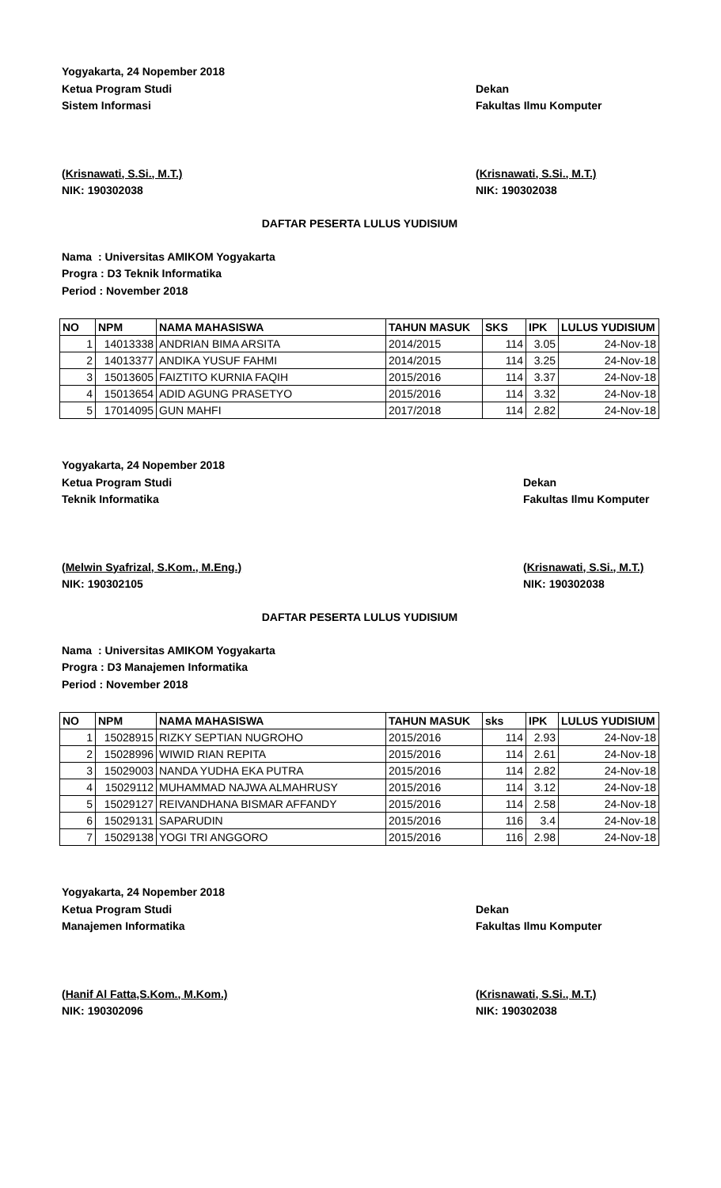Yogyakarta, 24 Nopember 2018
Ketua Program Studi
Sistem Informasi
Dekan
Fakultas Ilmu Komputer
(Krisnawati, S.Si., M.T.)
NIK: 190302038
(Krisnawati, S.Si., M.T.)
NIK: 190302038
DAFTAR PESERTA LULUS YUDISIUM
Nama : Universitas AMIKOM Yogyakarta
Progra : D3 Teknik Informatika
Period : November 2018
| NO | NPM | NAMA MAHASISWA | TAHUN MASUK | SKS | IPK | LULUS YUDISIUM |
| --- | --- | --- | --- | --- | --- | --- |
| 1 | 14013338 | ANDRIAN BIMA ARSITA | 2014/2015 | 114 | 3.05 | 24-Nov-18 |
| 2 | 14013377 | ANDIKA YUSUF FAHMI | 2014/2015 | 114 | 3.25 | 24-Nov-18 |
| 3 | 15013605 | FAIZTITO KURNIA FAQIH | 2015/2016 | 114 | 3.37 | 24-Nov-18 |
| 4 | 15013654 | ADID AGUNG PRASETYO | 2015/2016 | 114 | 3.32 | 24-Nov-18 |
| 5 | 17014095 | GUN MAHFI | 2017/2018 | 114 | 2.82 | 24-Nov-18 |
Yogyakarta, 24 Nopember 2018
Ketua Program Studi
Teknik Informatika
Dekan
Fakultas Ilmu Komputer
(Melwin Syafrizal, S.Kom., M.Eng.)
NIK: 190302105
(Krisnawati, S.Si., M.T.)
NIK: 190302038
DAFTAR PESERTA LULUS YUDISIUM
Nama : Universitas AMIKOM Yogyakarta
Progra : D3 Manajemen Informatika
Period : November 2018
| NO | NPM | NAMA MAHASISWA | TAHUN MASUK | sks | IPK | LULUS YUDISIUM |
| --- | --- | --- | --- | --- | --- | --- |
| 1 | 15028915 | RIZKY SEPTIAN NUGROHO | 2015/2016 | 114 | 2.93 | 24-Nov-18 |
| 2 | 15028996 | WIWID RIAN REPITA | 2015/2016 | 114 | 2.61 | 24-Nov-18 |
| 3 | 15029003 | NANDA YUDHA EKA PUTRA | 2015/2016 | 114 | 2.82 | 24-Nov-18 |
| 4 | 15029112 | MUHAMMAD NAJWA ALMAHRUSY | 2015/2016 | 114 | 3.12 | 24-Nov-18 |
| 5 | 15029127 | REIVANDHANA BISMAR AFFANDY | 2015/2016 | 114 | 2.58 | 24-Nov-18 |
| 6 | 15029131 | SAPARUDIN | 2015/2016 | 116 | 3.4 | 24-Nov-18 |
| 7 | 15029138 | YOGI TRI ANGGORO | 2015/2016 | 116 | 2.98 | 24-Nov-18 |
Yogyakarta, 24 Nopember 2018
Ketua Program Studi
Manajemen Informatika
Dekan
Fakultas Ilmu Komputer
(Hanif Al Fatta,S.Kom., M.Kom.)
NIK: 190302096
(Krisnawati, S.Si., M.T.)
NIK: 190302038